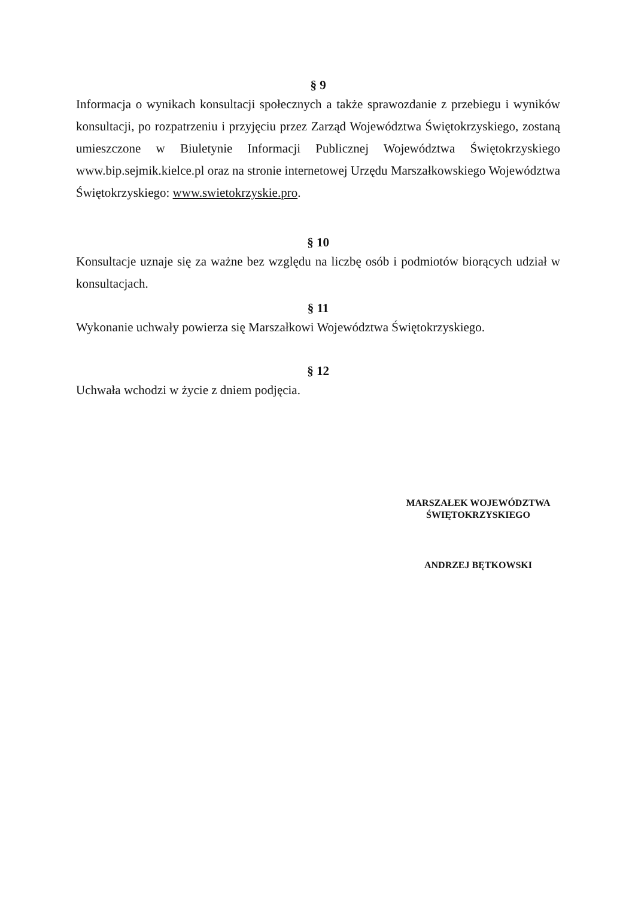§ 9
Informacja o wynikach konsultacji społecznych a także sprawozdanie z przebiegu i wyników konsultacji, po rozpatrzeniu i przyjęciu przez Zarząd Województwa Świętokrzyskiego, zostaną umieszczone w Biuletynie Informacji Publicznej Województwa Świętokrzyskiego www.bip.sejmik.kielce.pl oraz na stronie internetowej Urzędu Marszałkowskiego Województwa Świętokrzyskiego: www.swietokrzyskie.pro.
§ 10
Konsultacje uznaje się za ważne bez względu na liczbę osób i podmiotów biorących udział w konsultacjach.
§ 11
Wykonanie uchwały powierza się Marszałkowi Województwa Świętokrzyskiego.
§ 12
Uchwała wchodzi w życie z dniem podjęcia.
MARSZAŁEK WOJEWÓDZTWA
ŚWIĘTOKRZYSKIEGO
ANDRZEJ BĘTKOWSKI